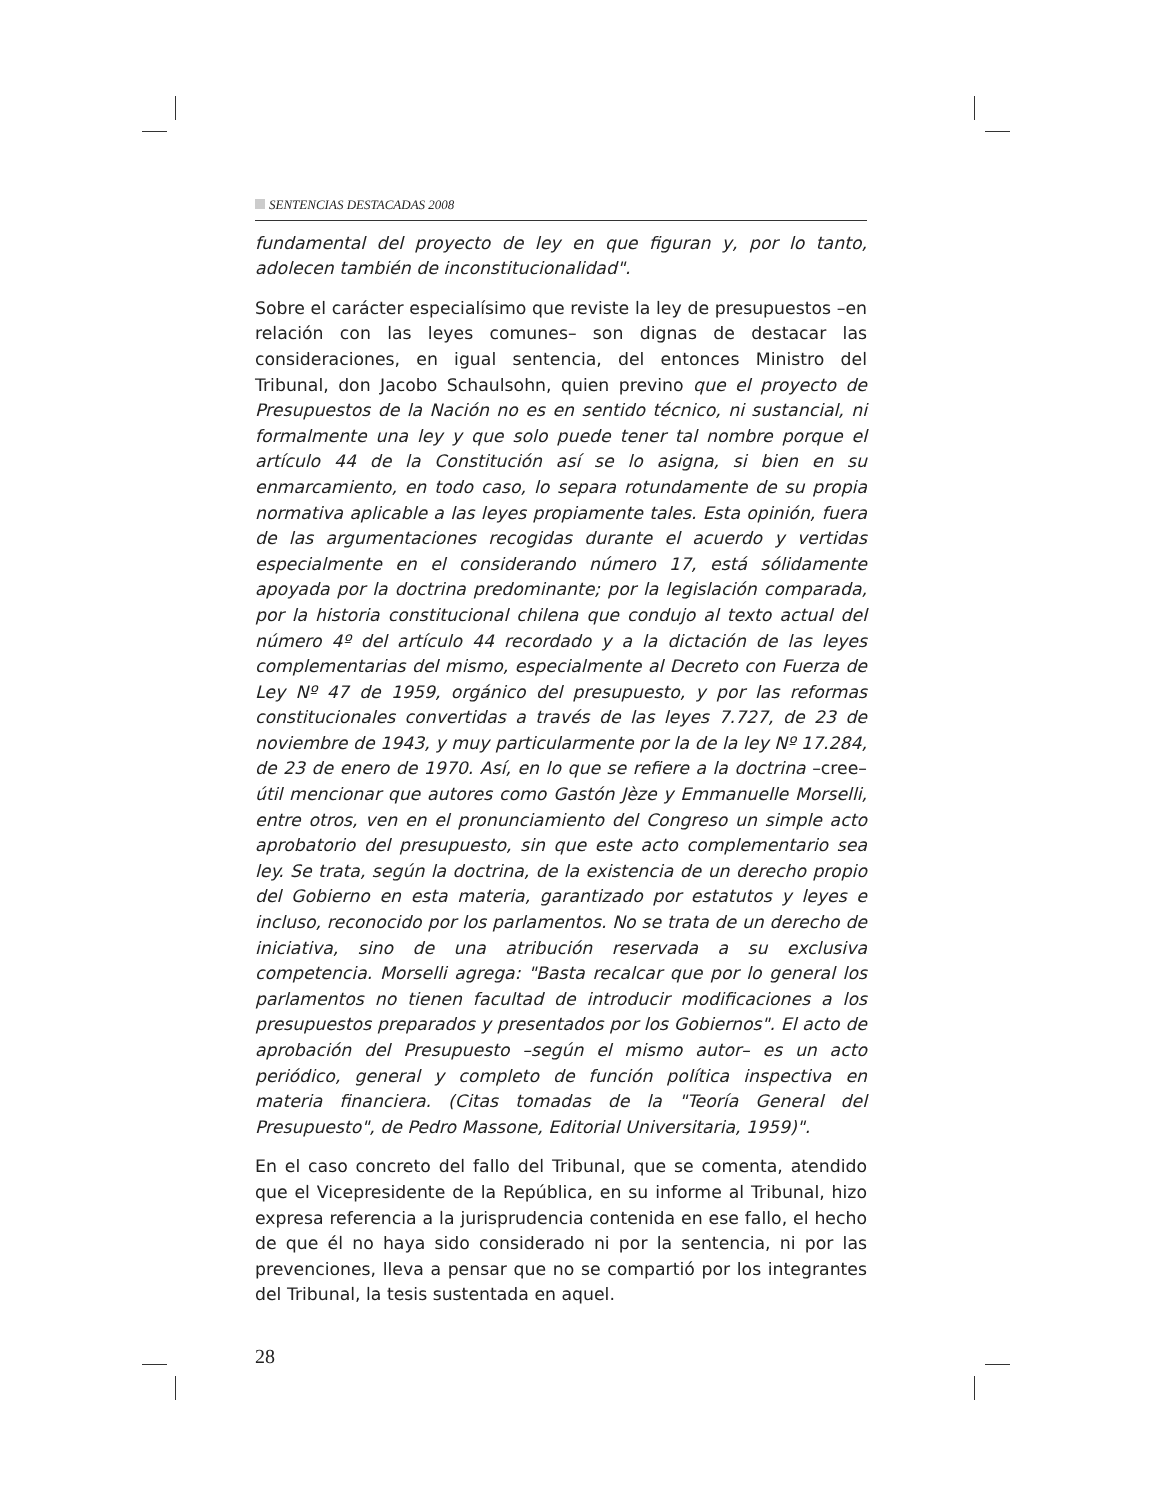SENTENCIAS DESTACADAS 2008
fundamental del proyecto de ley en que figuran y, por lo tanto, adolecen también de inconstitucionalidad".
Sobre el carácter especialísimo que reviste la ley de presupuestos –en relación con las leyes comunes– son dignas de destacar las consideraciones, en igual sentencia, del entonces Ministro del Tribunal, don Jacobo Schaulsohn, quien previno que el proyecto de Presupuestos de la Nación no es en sentido técnico, ni sustancial, ni formalmente una ley y que solo puede tener tal nombre porque el artículo 44 de la Constitución así se lo asigna, si bien en su enmarcamiento, en todo caso, lo separa rotundamente de su propia normativa aplicable a las leyes propiamente tales. Esta opinión, fuera de las argumentaciones recogidas durante el acuerdo y vertidas especialmente en el considerando número 17, está sólidamente apoyada por la doctrina predominante; por la legislación comparada, por la historia constitucional chilena que condujo al texto actual del número 4º del artículo 44 recordado y a la dictación de las leyes complementarias del mismo, especialmente al Decreto con Fuerza de Ley Nº 47 de 1959, orgánico del presupuesto, y por las reformas constitucionales convertidas a través de las leyes 7.727, de 23 de noviembre de 1943, y muy particularmente por la de la ley Nº 17.284, de 23 de enero de 1970. Así, en lo que se refiere a la doctrina –cree– útil mencionar que autores como Gastón Jèze y Emmanuelle Morselli, entre otros, ven en el pronunciamiento del Congreso un simple acto aprobatorio del presupuesto, sin que este acto complementario sea ley. Se trata, según la doctrina, de la existencia de un derecho propio del Gobierno en esta materia, garantizado por estatutos y leyes e incluso, reconocido por los parlamentos. No se trata de un derecho de iniciativa, sino de una atribución reservada a su exclusiva competencia. Morselli agrega: "Basta recalcar que por lo general los parlamentos no tienen facultad de introducir modificaciones a los presupuestos preparados y presentados por los Gobiernos". El acto de aprobación del Presupuesto –según el mismo autor– es un acto periódico, general y completo de función política inspectiva en materia financiera. (Citas tomadas de la "Teoría General del Presupuesto", de Pedro Massone, Editorial Universitaria, 1959)".
En el caso concreto del fallo del Tribunal, que se comenta, atendido que el Vicepresidente de la República, en su informe al Tribunal, hizo expresa referencia a la jurisprudencia contenida en ese fallo, el hecho de que él no haya sido considerado ni por la sentencia, ni por las prevenciones, lleva a pensar que no se compartió por los integrantes del Tribunal, la tesis sustentada en aquel.
28